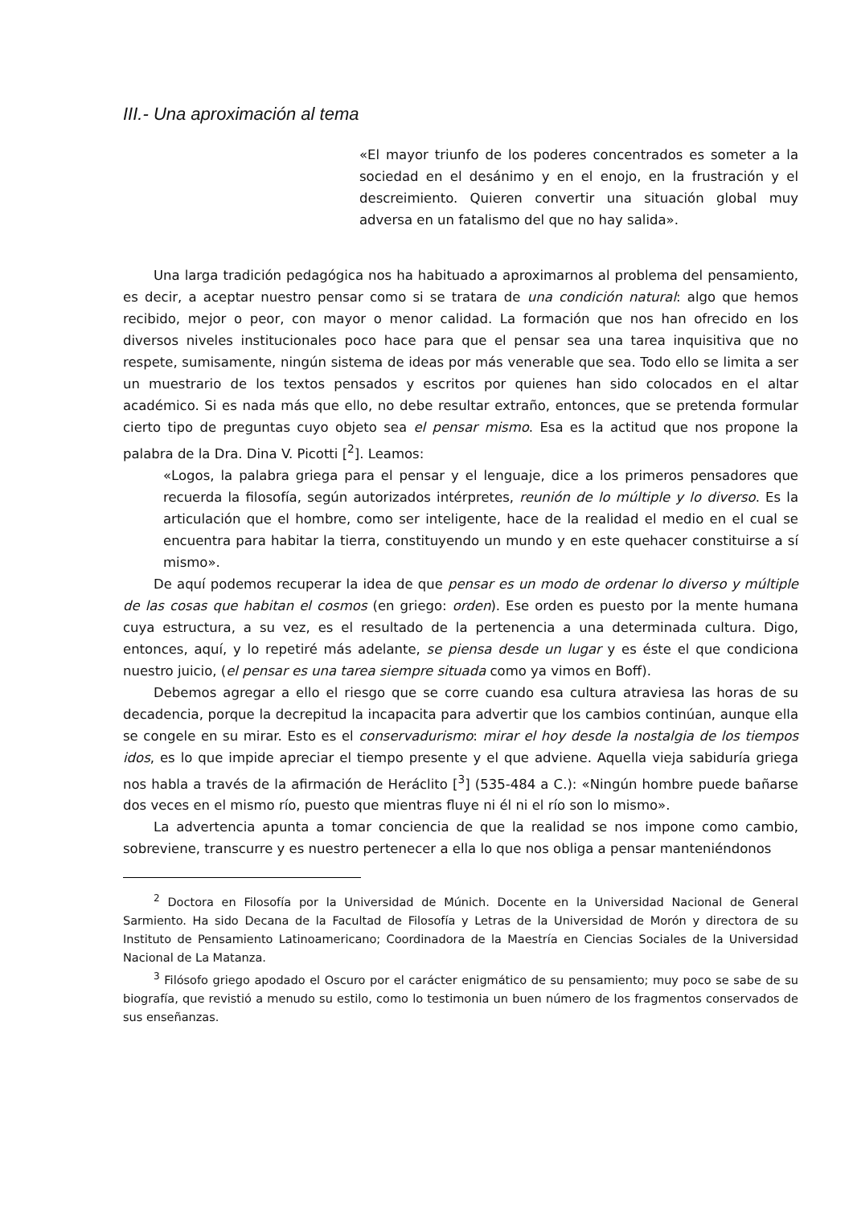III.- Una aproximación al tema
«El mayor triunfo de los poderes concentrados es someter a la sociedad en el desánimo y en el enojo, en la frustración y el descreimiento. Quieren convertir una situación global muy adversa en un fatalismo del que no hay salida».
Una larga tradición pedagógica nos ha habituado a aproximarnos al problema del pensamiento, es decir, a aceptar nuestro pensar como si se tratara de una condición natural: algo que hemos recibido, mejor o peor, con mayor o menor calidad. La formación que nos han ofrecido en los diversos niveles institucionales poco hace para que el pensar sea una tarea inquisitiva que no respete, sumisamente, ningún sistema de ideas por más venerable que sea. Todo ello se limita a ser un muestrario de los textos pensados y escritos por quienes han sido colocados en el altar académico. Si es nada más que ello, no debe resultar extraño, entonces, que se pretenda formular cierto tipo de preguntas cuyo objeto sea el pensar mismo. Esa es la actitud que nos propone la palabra de la Dra. Dina V. Picotti [<sup>2</sup>]. Leamos:
«Logos, la palabra griega para el pensar y el lenguaje, dice a los primeros pensadores que recuerda la filosofía, según autorizados intérpretes, reunión de lo múltiple y lo diverso. Es la articulación que el hombre, como ser inteligente, hace de la realidad el medio en el cual se encuentra para habitar la tierra, constituyendo un mundo y en este quehacer constituirse a sí mismo».
De aquí podemos recuperar la idea de que pensar es un modo de ordenar lo diverso y múltiple de las cosas que habitan el cosmos (en griego: orden). Ese orden es puesto por la mente humana cuya estructura, a su vez, es el resultado de la pertenencia a una determinada cultura. Digo, entonces, aquí, y lo repetiré más adelante, se piensa desde un lugar y es éste el que condiciona nuestro juicio, (el pensar es una tarea siempre situada como ya vimos en Boff).
Debemos agregar a ello el riesgo que se corre cuando esa cultura atraviesa las horas de su decadencia, porque la decrepitud la incapacita para advertir que los cambios continúan, aunque ella se congele en su mirar. Esto es el conservadurismo: mirar el hoy desde la nostalgia de los tiempos idos, es lo que impide apreciar el tiempo presente y el que adviene. Aquella vieja sabiduría griega nos habla a través de la afirmación de Heráclito [<sup>3</sup>] (535-484 a C.): «Ningún hombre puede bañarse dos veces en el mismo río, puesto que mientras fluye ni él ni el río son lo mismo».
La advertencia apunta a tomar conciencia de que la realidad se nos impone como cambio, sobreviene, transcurre y es nuestro pertenecer a ella lo que nos obliga a pensar manteniéndonos
<sup>2</sup> Doctora en Filosofía por la Universidad de Múnich. Docente en la Universidad Nacional de General Sarmiento. Ha sido Decana de la Facultad de Filosofía y Letras de la Universidad de Morón y directora de su Instituto de Pensamiento Latinoamericano; Coordinadora de la Maestría en Ciencias Sociales de la Universidad Nacional de La Matanza.
<sup>3</sup> Filósofo griego apodado el Oscuro por el carácter enigmático de su pensamiento; muy poco se sabe de su biografía, que revistió a menudo su estilo, como lo testimonia un buen número de los fragmentos conservados de sus enseñanzas.